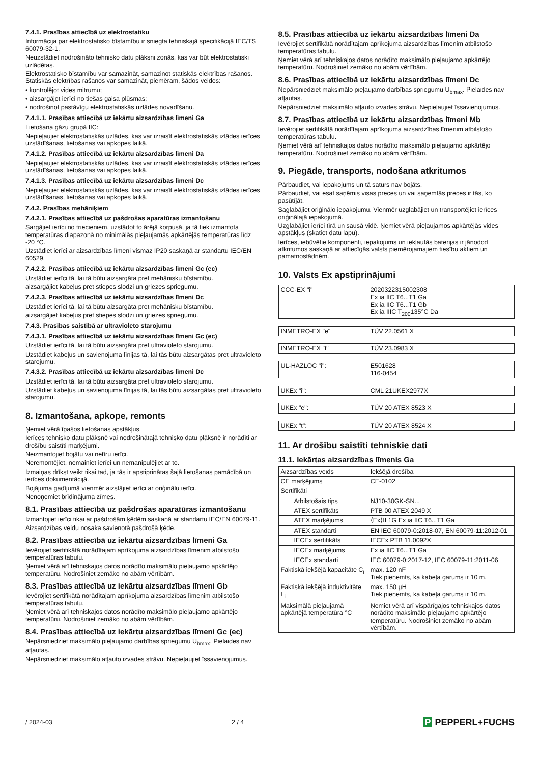7.4.1. Prasības attiecībā uz elektrostatiku
Informācija par elektrostatisko bīstamību ir sniegta tehniskajā specifikācijā IEC/TS 60079-32-1.
Neuzstādiet nodrošināto tehnisko datu plāksni zonās, kas var būt elektrostatiski uzlādētas.
Elektrostatisko bīstamību var samazināt, samazinot statiskās elektrības rašanos. Statiskās elektrības rašanos var samazināt, piemēram, šādos veidos:
• kontrolējot vides mitrumu;
• aizsargājot ierīci no tiešas gaisa plūsmas;
• nodrošinot pastāvīgu elektrostatiskās uzlādes novadīšanu.
7.4.1.1. Prasības attiecībā uz iekārtu aizsardzības līmeni Ga
Lietošana gāzu grupā IIC:
Nepieļaujiet elektrostatiskās uzlādes, kas var izraisīt elektrostatiskās izlādes ierīces uzstādīšanas, lietošanas vai apkopes laikā.
7.4.1.2. Prasības attiecībā uz iekārtu aizsardzības līmeni Da
Nepieļaujiet elektrostatiskās uzlādes, kas var izraisīt elektrostatiskās izlādes ierīces uzstādīšanas, lietošanas vai apkopes laikā.
7.4.1.3. Prasības attiecībā uz iekārtu aizsardzības līmeni Dc
Nepieļaujiet elektrostatiskās uzlādes, kas var izraisīt elektrostatiskās izlādes ierīces uzstādīšanas, lietošanas vai apkopes laikā.
7.4.2. Prasības mehāniķiem
7.4.2.1. Prasības attiecībā uz pašdrošas aparatūras izmantošanu
Sargājiet ierīci no triecieniem, uzstādot to ārējā korpusā, ja tā tiek izmantota temperatūras diapazonā no minimālās pieļaujamās apkārtējās temperatūras līdz -20 °C.
Uzstādiet ierīci ar aizsardzības līmeni vismaz IP20 saskaņā ar standartu IEC/EN 60529.
7.4.2.2. Prasības attiecībā uz iekārtu aizsardzības līmeni Gc (ec)
Uzstādiet ierīci tā, lai tā būtu aizsargāta pret mehānisku bīstamību.
aizsargājiet kabeļus pret stiepes slodzi un griezes spriegumu.
7.4.2.3. Prasības attiecībā uz iekārtu aizsardzības līmeni Dc
Uzstādiet ierīci tā, lai tā būtu aizsargāta pret mehānisku bīstamību.
aizsargājiet kabeļus pret stiepes slodzi un griezes spriegumu.
7.4.3. Prasības saistībā ar ultravioleto starojumu
7.4.3.1. Prasības attiecībā uz iekārtu aizsardzības līmeni Gc (ec)
Uzstādiet ierīci tā, lai tā būtu aizsargāta pret ultravioleto starojumu.
Uzstādiet kabeļus un savienojuma līnijas tā, lai tās būtu aizsargātas pret ultravioleto starojumu.
7.4.3.2. Prasības attiecībā uz iekārtu aizsardzības līmeni Dc
Uzstādiet ierīci tā, lai tā būtu aizsargāta pret ultravioleto starojumu.
Uzstādiet kabeļus un savienojuma līnijas tā, lai tās būtu aizsargātas pret ultravioleto starojumu.
8. Izmantošana, apkope, remonts
Ņemiet vērā īpašos lietošanas apstākļus.
Ierīces tehnisko datu plāksnē vai nodrošinātajā tehnisko datu plāksnē ir norādīti ar drošību saistīti marķējumi.
Neizmantojiet bojātu vai netīru ierīci.
Neremontējiet, nemainiet ierīci un nemanipulējiet ar to.
Izmaiņas drīkst veikt tikai tad, ja tās ir apstiprinātas šajā lietošanas pamācībā un ierīces dokumentācijā.
Bojājuma gadījumā vienmēr aizstājiet ierīci ar oriģinālu ierīci.
Nenoņemiet brīdinājuma zīmes.
8.1. Prasības attiecībā uz pašdrošas aparatūras izmantošanu
Izmantojiet ierīci tikai ar pašdrošām ķēdēm saskaņā ar standartu IEC/EN 60079-11.
Aizsardzības veidu nosaka savienotā pašdrošā ķēde.
8.2. Prasības attiecībā uz iekārtu aizsardzības līmeni Ga
Ievērojiet sertifikātā norādītajam aprīkojuma aizsardzības līmenim atbilstošo temperatūras tabulu.
Ņemiet vērā arī tehniskajos datos norādīto maksimālo pieļaujamo apkārtējo temperatūru. Nodrošiniet zemāko no abām vērtībām.
8.3. Prasības attiecībā uz iekārtu aizsardzības līmeni Gb
Ievērojiet sertifikātā norādītajam aprīkojuma aizsardzības līmenim atbilstošo temperatūras tabulu.
Ņemiet vērā arī tehniskajos datos norādīto maksimālo pieļaujamo apkārtējo temperatūru. Nodrošiniet zemāko no abām vērtībām.
8.4. Prasības attiecībā uz iekārtu aizsardzības līmeni Gc (ec)
Nepārsniedziet maksimālo pieļaujamo darbības spriegumu U<sub>bmax</sub>. Pielaides nav atļautas.
Nepārsniedziet maksimālo atļauto izvades strāvu. Nepieļaujiet īssavienojumus.
8.5. Prasības attiecībā uz iekārtu aizsardzības līmeni Da
Ievērojiet sertifikātā norādītajam aprīkojuma aizsardzības līmenim atbilstošo temperatūras tabulu.
Ņemiet vērā arī tehniskajos datos norādīto maksimālo pieļaujamo apkārtējo temperatūru. Nodrošiniet zemāko no abām vērtībām.
8.6. Prasības attiecībā uz iekārtu aizsardzības līmeni Dc
Nepārsniedziet maksimālo pieļaujamo darbības spriegumu U<sub>bmax</sub>. Pielaides nav atļautas.
Nepārsniedziet maksimālo atļauto izvades strāvu. Nepieļaujiet īssavienojumus.
8.7. Prasības attiecībā uz iekārtu aizsardzības līmeni Mb
Ievērojiet sertifikātā norādītajam aprīkojuma aizsardzības līmenim atbilstošo temperatūras tabulu.
Ņemiet vērā arī tehniskajos datos norādīto maksimālo pieļaujamo apkārtējo temperatūru. Nodrošiniet zemāko no abām vērtībām.
9. Piegāde, transports, nodošana atkritumos
Pārbaudiet, vai iepakojums un tā saturs nav bojāts.
Pārbaudiet, vai esat saņēmis visas preces un vai saņemtās preces ir tās, ko pasūtījāt.
Saglabājiet oriģinālo iepakojumu. Vienmēr uzglabājiet un transportējiet ierīces oriģinālajā iepakojumā.
Uzglabājiet ierīci tīrā un sausā vidē. Ņemiet vērā pieļaujamos apkārtējās vides apstākļus (skatiet datu lapu).
Ierīces, iebūvētie komponenti, iepakojums un iekļautās baterijas ir jānodod atkritumos saskaņā ar attiecīgās valsts piemērojamajiem tiesību aktiem un pamatnostādnēm.
10. Valsts Ex apstiprinājumi
| CCC-EX "i" | 2020322315002308 Ex ia IIC T6...T1 Ga Ex ia IIC T6...T1 Gb Ex ia IIIC T<sub>200</sub>135°C Da |
| INMETRO-EX "e" | TÜV 22.0561 X |
| INMETRO-EX "t" | TÜV 23.0983 X |
| UL-HAZLOC "i": | E501628 116-0454 |
| UKEx "i": | CML 21UKEX2977X |
| UKEx "e": | TÜV 20 ATEX 8523 X |
| UKEx "t": | TÜV 20 ATEX 8524 X |
11. Ar drošību saistīti tehniskie dati
11.1. Iekārtas aizsardzības līmenis Ga
| Aizsardzības veids | Iekšējā drošība |
| CE marķējums | CE-0102 |
| Sertifikāti | |
| Atbilstošais tips | NJ10-30GK-SN... |
| ATEX sertifikāts | PTB 00 ATEX 2049 X |
| ATEX marķējums | ⟨Ex⟩II 1G Ex ia IIC T6...T1 Ga |
| ATEX standarti | EN IEC 60079-0:2018-07, EN 60079-11:2012-01 |
| IECEx sertifikāts | IECEx PTB 11.0092X |
| IECEx marķējums | Ex ia IIC T6...T1 Ga |
| IECEx standarti | IEC 60079-0:2017-12, IEC 60079-11:2011-06 |
| Faktiskā iekšējā kapacitāte C<sub>i</sub> | max. 120 nF Tiek pieņemts, ka kabeļa garums ir 10 m. |
| Faktiskā iekšējā induktivitāte L<sub>i</sub> | max. 150 µH Tiek pieņemts, ka kabeļa garums ir 10 m. |
| Maksimālā pieļaujamā apkārtējā temperatūra °C | Ņemiet vērā arī vispārīgajos tehniskajos datos norādīto maksimālo pieļaujamo apkārtējo temperatūru. Nodrošiniet zemāko no abām vērtībām. |
/ 2024-03 2 / 4 P PEPPERL+FUCHS